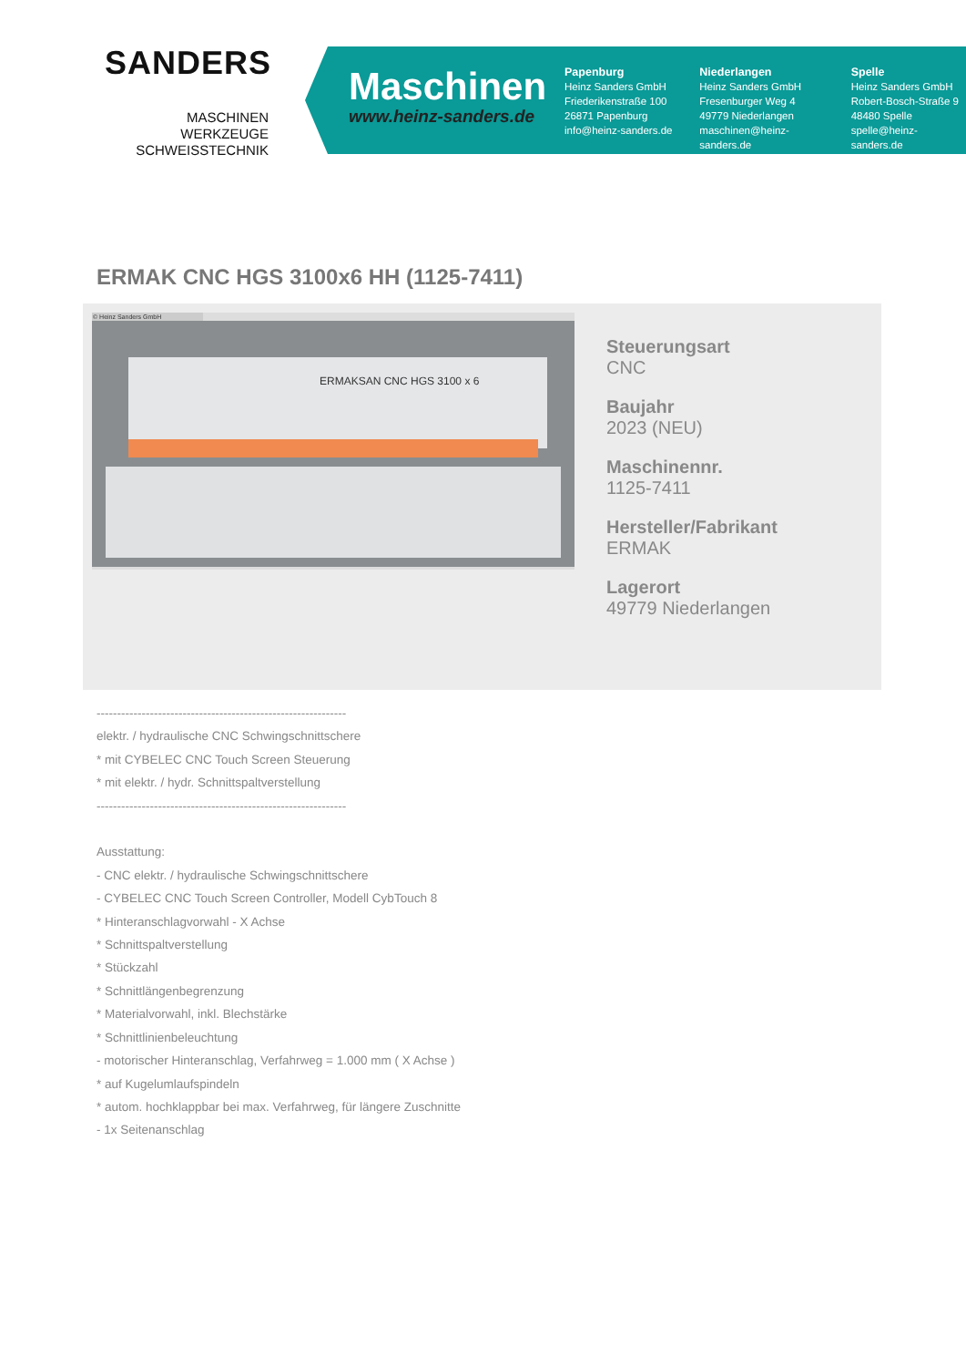SANDERS
MASCHINEN
WERKZEUGE
SCHWEISSTECHNIK
Maschinen
www.heinz-sanders.de
Papenburg
Heinz Sanders GmbH
Friederikenstraße 100
26871 Papenburg
info@heinz-sanders.de
Niederlangen
Heinz Sanders GmbH
Fresenburger Weg 4
49779 Niederlangen
maschinen@heinz-sanders.de
Spelle
Heinz Sanders GmbH
Robert-Bosch-Straße 9
48480 Spelle
spelle@heinz-sanders.de
ERMAK CNC HGS 3100x6 HH (1125-7411)
© Heinz Sanders GmbH
ERMAKSAN CNC HGS 3100 x 6
Steuerungsart
CNC
Baujahr
2023 (NEU)
Maschinennr.
1125-7411
Hersteller/Fabrikant
ERMAK
Lagerort
49779 Niederlangen
-------------------------------------------------------------
elektr. / hydraulische CNC Schwingschnittschere
* mit CYBELEC CNC Touch Screen Steuerung
* mit elektr. / hydr. Schnittspaltverstellung
-------------------------------------------------------------
Ausstattung:
- CNC elektr. / hydraulische Schwingschnittschere
- CYBELEC CNC Touch Screen Controller, Modell CybTouch 8
* Hinteranschlagvorwahl - X Achse
* Schnittspaltverstellung
* Stückzahl
* Schnittlängenbegrenzung
* Materialvorwahl, inkl. Blechstärke
* Schnittlinienbeleuchtung
- motorischer Hinteranschlag, Verfahrweg = 1.000 mm ( X Achse )
* auf Kugelumlaufspindeln
* autom. hochklappbar bei max. Verfahrweg, für längere Zuschnitte
- 1x Seitenanschlag